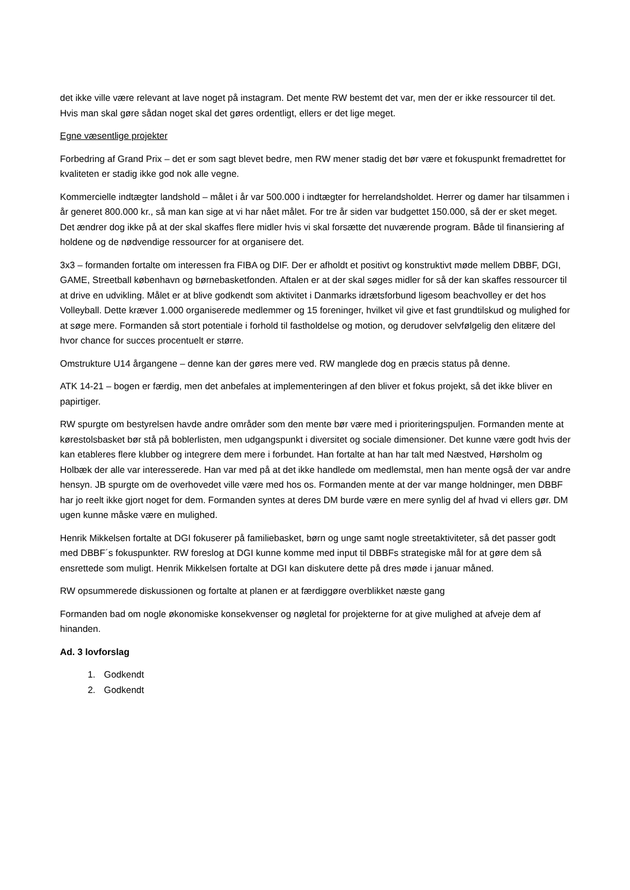det ikke ville være relevant at lave noget på instagram. Det mente RW bestemt det var, men der er ikke ressourcer til det. Hvis man skal gøre sådan noget skal det gøres ordentligt, ellers er det lige meget.
Egne væsentlige projekter
Forbedring af Grand Prix – det er som sagt blevet bedre, men RW mener stadig det bør være et fokuspunkt fremadrettet for kvaliteten er stadig ikke god nok alle vegne.
Kommercielle indtægter landshold – målet i år var 500.000 i indtægter for herrelandsholdet. Herrer og damer har tilsammen i år generet 800.000 kr., så man kan sige at vi har nået målet. For tre år siden var budgettet 150.000, så der er sket meget. Det ændrer dog ikke på at der skal skaffes flere midler hvis vi skal forsætte det nuværende program. Både til finansiering af holdene og de nødvendige ressourcer for at organisere det.
3x3 – formanden fortalte om interessen fra FIBA og DIF. Der er afholdt et positivt og konstruktivt møde mellem DBBF, DGI, GAME, Streetball københavn og børnebasketfonden. Aftalen er at der skal søges midler for så der kan skaffes ressourcer til at drive en udvikling. Målet er at blive godkendt som aktivitet i Danmarks idrætsforbund ligesom beachvolley er det hos Volleyball. Dette kræver 1.000 organiserede medlemmer og 15 foreninger, hvilket vil give et fast grundtilskud og mulighed for at søge mere. Formanden så stort potentiale i forhold til fastholdelse og motion, og derudover selvfølgelig den elitære del hvor chance for succes procentuelt er større.
Omstrukture U14 årgangene – denne kan der gøres mere ved. RW manglede dog en præcis status på denne.
ATK 14-21 – bogen er færdig, men det anbefales at implementeringen af den bliver et fokus projekt, så det ikke bliver en papirtiger.
RW spurgte om bestyrelsen havde andre områder som den mente bør være med i prioriteringspuljen. Formanden mente at kørestolsbasket bør stå på boblerlisten, men udgangspunkt i diversitet og sociale dimensioner. Det kunne være godt hvis der kan etableres flere klubber og integrere dem mere i forbundet. Han fortalte at han har talt med Næstved, Hørsholm og Holbæk der alle var interesserede. Han var med på at det ikke handlede om medlemstal, men han mente også der var andre hensyn. JB spurgte om de overhovedet ville være med hos os. Formanden mente at der var mange holdninger, men DBBF har jo reelt ikke gjort noget for dem. Formanden syntes at deres DM burde være en mere synlig del af hvad vi ellers gør. DM ugen kunne måske være en mulighed.
Henrik Mikkelsen fortalte at DGI fokuserer på familiebasket, børn og unge samt nogle streetaktiviteter, så det passer godt med DBBF´s fokuspunkter. RW foreslog at DGI kunne komme med input til DBBFs strategiske mål for at gøre dem så ensrettede som muligt. Henrik Mikkelsen fortalte at DGI kan diskutere dette på dres møde i januar måned.
RW opsummerede diskussionen og fortalte at planen er at færdiggøre overblikket næste gang
Formanden bad om nogle økonomiske konsekvenser og nøgletal for projekterne for at give mulighed at afveje dem af hinanden.
Ad. 3 lovforslag
1. Godkendt
2. Godkendt